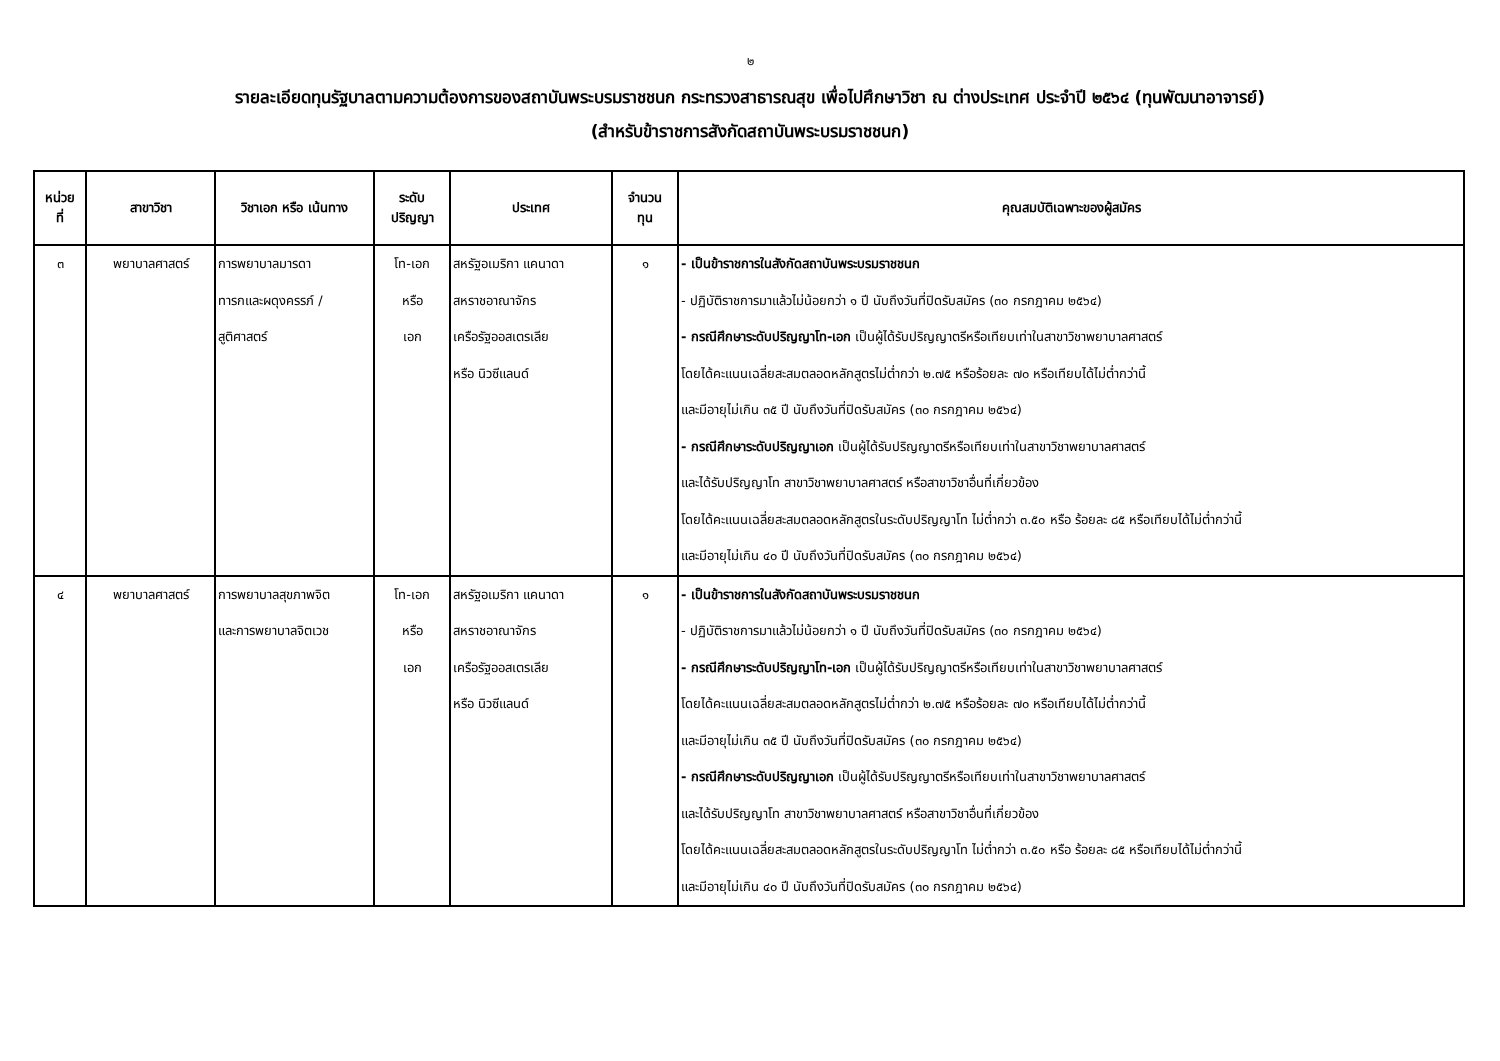๒
รายละเอียดทุนรัฐบาลตามความต้องการของสถาบันพระบรมราชชนก กระทรวงสาธารณสุข เพื่อไปศึกษาวิชา ณ ต่างประเทศ ประจำปี ๒๕๖๔ (ทุนพัฒนาอาจารย์)
(สำหรับข้าราชการสังกัดสถาบันพระบรมราชชนก)
| หน่วย ที่ | สาขาวิชา | วิชาเอก หรือ เน้นทาง | ระดับ ปริญญา | ประเทศ | จำนวน ทุน | คุณสมบัติเฉพาะของผู้สมัคร |
| --- | --- | --- | --- | --- | --- | --- |
| ๓ | พยาบาลศาสตร์ | การพยาบาลมารดา ทารกและผดุงครรภ์ / สูติศาสตร์ | โท-เอก หรือ เอก | สหรัฐอเมริกา แคนาดา สหราชอาณาจักร เครือรัฐออสเตรเลีย หรือ นิวซีแลนด์ | ๑ | - เป็นข้าราชการในสังกัดสถาบันพระบรมราชชนก - ปฏิบัติราชการมาแล้วไม่น้อยกว่า ๑ ปี นับถึงวันที่ปิดรับสมัคร (๓๐ กรกฎาคม ๒๕๖๔) - กรณีศึกษาระดับปริญญาโท-เอก เป็นผู้ได้รับปริญญาตรีหรือเทียบเท่าในสาขาวิชาพยาบาลศาสตร์ โดยได้คะแนนเฉลี่ยสะสมตลอดหลักสูตรไม่ต่ำกว่า ๒.๗๕ หรือร้อยละ ๗๐ หรือเทียบได้ไม่ต่ำกว่านี้ และมีอายุไม่เกิน ๓๕ ปี นับถึงวันที่ปิดรับสมัคร (๓๐ กรกฎาคม ๒๕๖๔) - กรณีศึกษาระดับปริญญาเอก เป็นผู้ได้รับปริญญาตรีหรือเทียบเท่าในสาขาวิชาพยาบาลศาสตร์ และได้รับปริญญาโท สาขาวิชาพยาบาลศาสตร์ หรือสาขาวิชาอื่นที่เกี่ยวข้อง โดยได้คะแนนเฉลี่ยสะสมตลอดหลักสูตรในระดับปริญญาโท ไม่ต่ำกว่า ๓.๕๐ หรือ ร้อยละ ๘๕ หรือเทียบได้ไม่ต่ำกว่านี้ และมีอายุไม่เกิน ๔๐ ปี นับถึงวันที่ปิดรับสมัคร (๓๐ กรกฎาคม ๒๕๖๔) |
| ๔ | พยาบาลศาสตร์ | การพยาบาลสุขภาพจิต และการพยาบาลจิตเวช | โท-เอก หรือ เอก | สหรัฐอเมริกา แคนาดา สหราชอาณาจักร เครือรัฐออสเตรเลีย หรือ นิวซีแลนด์ | ๑ | - เป็นข้าราชการในสังกัดสถาบันพระบรมราชชนก - ปฏิบัติราชการมาแล้วไม่น้อยกว่า ๑ ปี นับถึงวันที่ปิดรับสมัคร (๓๐ กรกฎาคม ๒๕๖๔) - กรณีศึกษาระดับปริญญาโท-เอก เป็นผู้ได้รับปริญญาตรีหรือเทียบเท่าในสาขาวิชาพยาบาลศาสตร์ โดยได้คะแนนเฉลี่ยสะสมตลอดหลักสูตรไม่ต่ำกว่า ๒.๗๕ หรือร้อยละ ๗๐ หรือเทียบได้ไม่ต่ำกว่านี้ และมีอายุไม่เกิน ๓๕ ปี นับถึงวันที่ปิดรับสมัคร (๓๐ กรกฎาคม ๒๕๖๔) - กรณีศึกษาระดับปริญญาเอก เป็นผู้ได้รับปริญญาตรีหรือเทียบเท่าในสาขาวิชาพยาบาลศาสตร์ และได้รับปริญญาโท สาขาวิชาพยาบาลศาสตร์ หรือสาขาวิชาอื่นที่เกี่ยวข้อง โดยได้คะแนนเฉลี่ยสะสมตลอดหลักสูตรในระดับปริญญาโท ไม่ต่ำกว่า ๓.๕๐ หรือ ร้อยละ ๘๕ หรือเทียบได้ไม่ต่ำกว่านี้ และมีอายุไม่เกิน ๔๐ ปี นับถึงวันที่ปิดรับสมัคร (๓๐ กรกฎาคม ๒๕๖๔) |